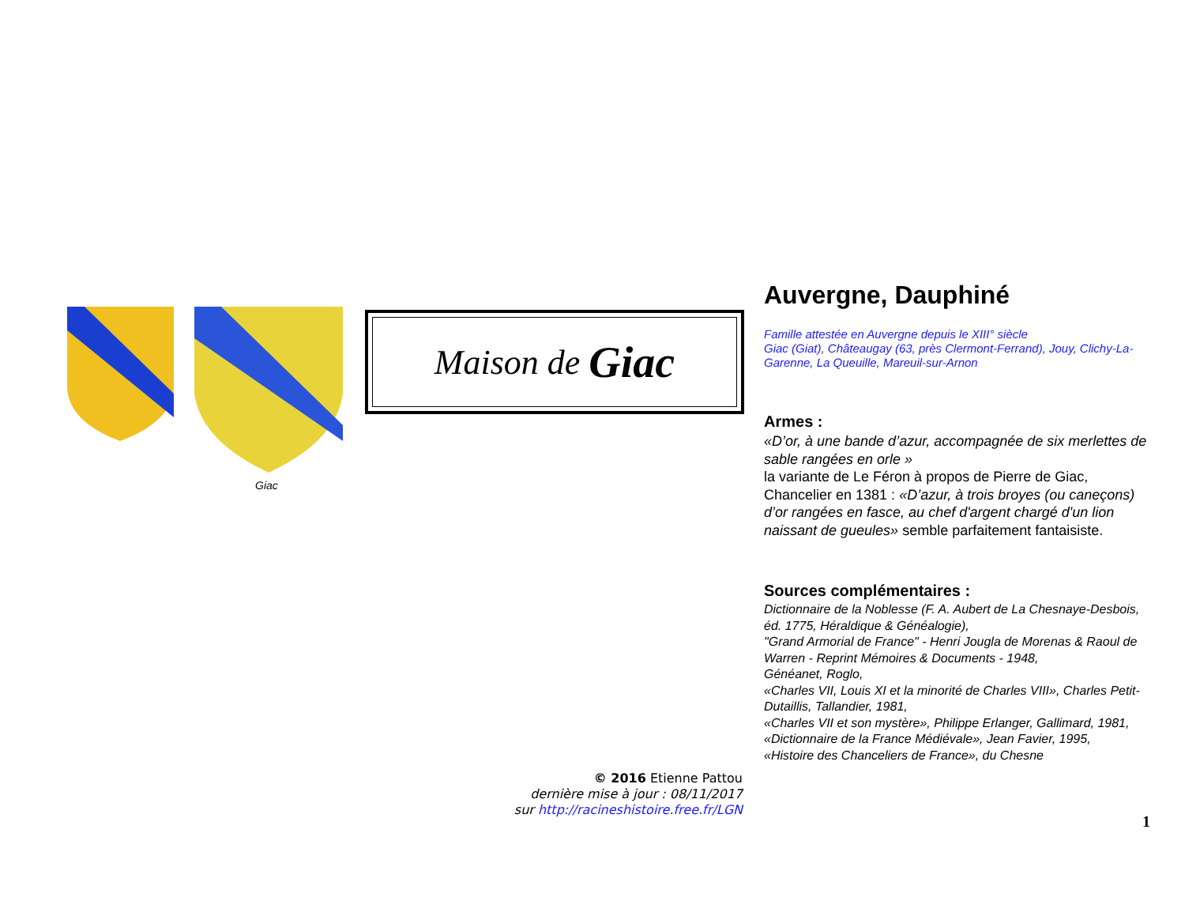Giac Maison de Giac
© 2016 Etienne Pattou
dernière mise à jour : 08/11/2017
sur http://racineshistoire.free.fr/LGN
Auvergne, Dauphiné
Famille attestée en Auvergne depuis le XIII° siècle
Giac (Giat), Châteaugay (63, près Clermont-Ferrand), Jouy, Clichy-La-Garenne, La Queuille, Mareuil-sur-Arnon
Armes :
«D’or, à une bande d’azur, accompagnée de six merlettes de sable rangées en orle »
la variante de Le Féron à propos de Pierre de Giac, Chancelier en 1381 : «D’azur, à trois broyes (ou caneçons) d’or rangées en fasce, au chef d'argent chargé d'un lion naissant de gueules» semble parfaitement fantaisiste.
Sources complémentaires :
Dictionnaire de la Noblesse (F. A. Aubert de La Chesnaye-Desbois, éd. 1775, Héraldique & Généalogie),
"Grand Armorial de France" - Henri Jougla de Morenas & Raoul de Warren - Reprint Mémoires & Documents - 1948,
Généanet, Roglo,
«Charles VII, Louis XI et la minorité de Charles VIII», Charles Petit-Dutaillis, Tallandier, 1981,
«Charles VII et son mystère», Philippe Erlanger, Gallimard, 1981,
«Dictionnaire de la France Médiévale», Jean Favier, 1995,
«Histoire des Chanceliers de France», du Chesne
1